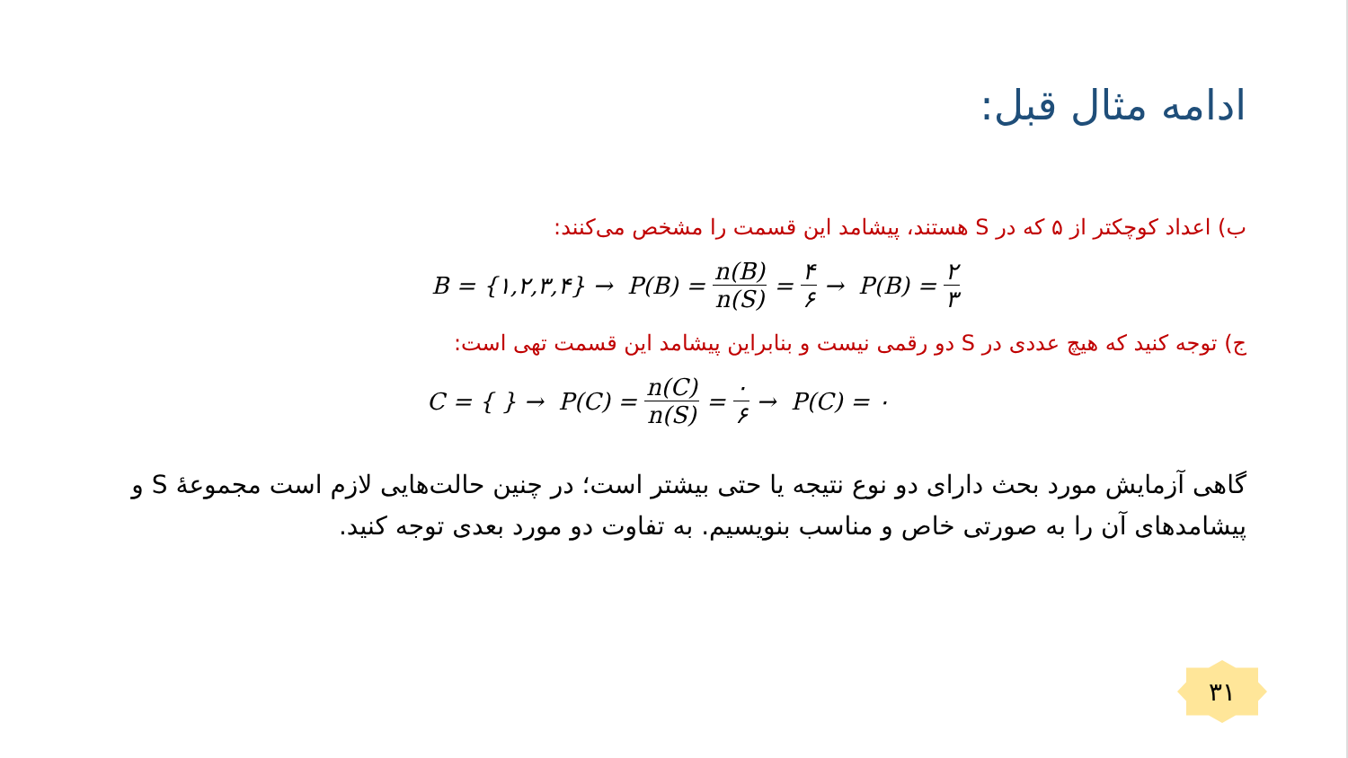ادامه مثال قبل:
ب) اعداد کوچکتر از ۵ که در S هستند، پیشامد این قسمت را مشخص می‌کنند:
B = {۱,۲,۳,۴} → P(B) = n(B) n(S) = ۴ ۶ → P(B) = ۲ ۳
ج) توجه کنید که هیچ عددی در S دو رقمی نیست و بنابراین پیشامد این قسمت تهی است:
C = { } → P(C) = n(C) n(S) = ۰ ۶ → P(C) = ۰
گاهی آزمایش مورد بحث دارای دو نوع نتیجه یا حتی بیشتر است؛ در چنین حالت‌هایی لازم است مجموعهٔ S و پیشامدهای آن را به صورتی خاص و مناسب بنویسیم. به تفاوت دو مورد بعدی توجه کنید.
۳۱